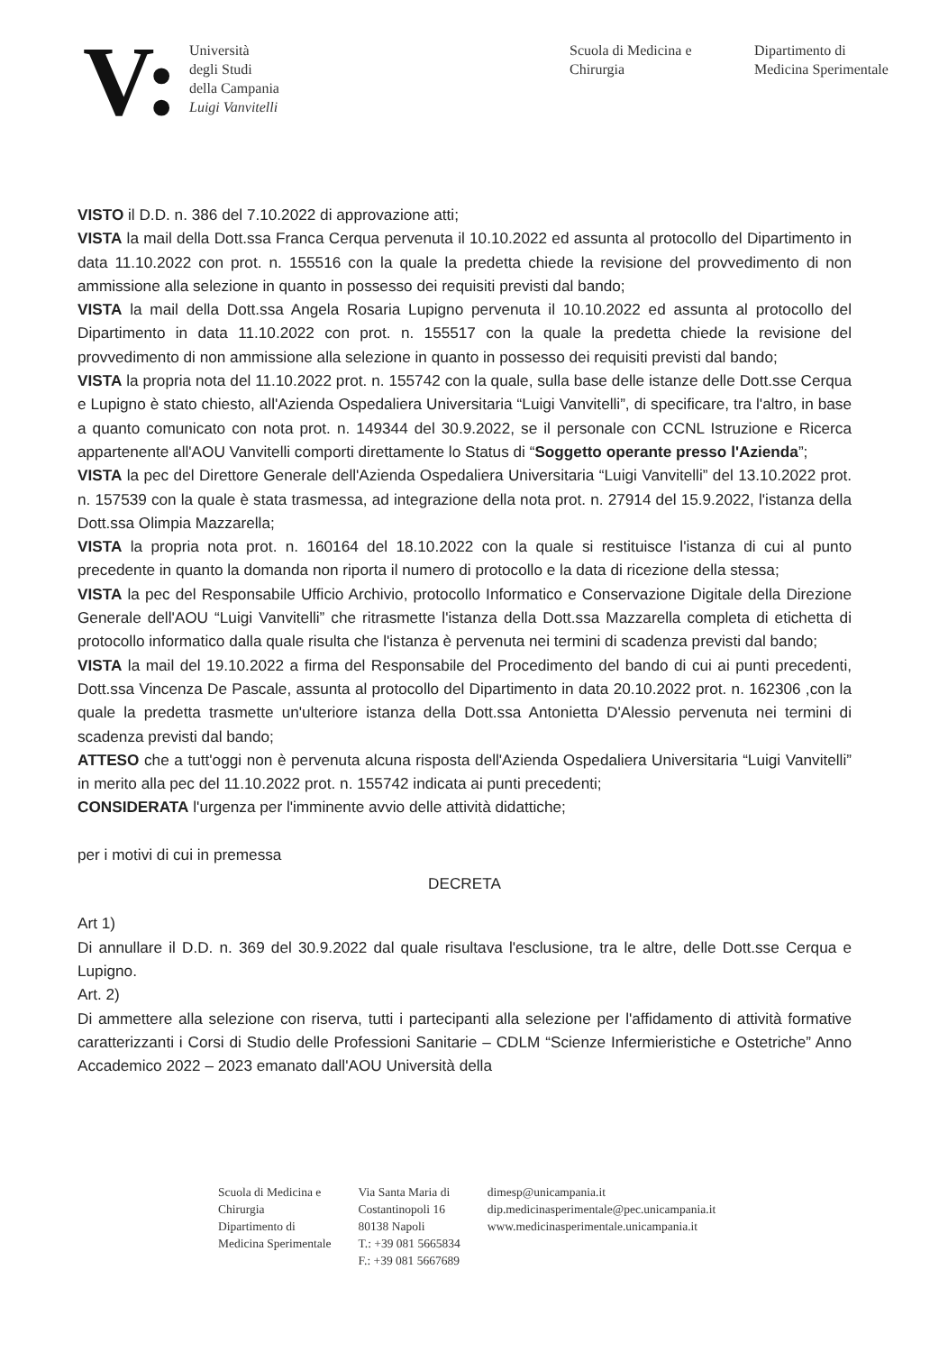V:
Università
degli Studi
della Campania
Luigi Vanvitelli
Scuola di Medicina e
Chirurgia
Dipartimento di
Medicina Sperimentale
VISTO il D.D. n. 386 del 7.10.2022 di approvazione atti;
VISTA la mail della Dott.ssa Franca Cerqua pervenuta il 10.10.2022 ed assunta al protocollo del Dipartimento in data 11.10.2022 con prot. n. 155516 con la quale la predetta chiede la revisione del provvedimento di non ammissione alla selezione in quanto in possesso dei requisiti previsti dal bando;
VISTA la mail della Dott.ssa Angela Rosaria Lupigno pervenuta il 10.10.2022 ed assunta al protocollo del Dipartimento in data 11.10.2022 con prot. n. 155517 con la quale la predetta chiede la revisione del provvedimento di non ammissione alla selezione in quanto in possesso dei requisiti previsti dal bando;
VISTA la propria nota del 11.10.2022 prot. n. 155742 con la quale, sulla base delle istanze delle Dott.sse Cerqua e Lupigno è stato chiesto, all'Azienda Ospedaliera Universitaria “Luigi Vanvitelli”, di specificare, tra l'altro, in base a quanto comunicato con nota prot. n. 149344 del 30.9.2022, se il personale con CCNL Istruzione e Ricerca appartenente all'AOU Vanvitelli comporti direttamente lo Status di “Soggetto operante presso l'Azienda”;
VISTA la pec del Direttore Generale dell'Azienda Ospedaliera Universitaria “Luigi Vanvitelli” del 13.10.2022 prot. n. 157539 con la quale è stata trasmessa, ad integrazione della nota prot. n. 27914 del 15.9.2022, l'istanza della Dott.ssa Olimpia Mazzarella;
VISTA la propria nota prot. n. 160164 del 18.10.2022 con la quale si restituisce l'istanza di cui al punto precedente in quanto la domanda non riporta il numero di protocollo e la data di ricezione della stessa;
VISTA la pec del Responsabile Ufficio Archivio, protocollo Informatico e Conservazione Digitale della Direzione Generale dell'AOU “Luigi Vanvitelli” che ritrasmette l'istanza della Dott.ssa Mazzarella completa di etichetta di protocollo informatico dalla quale risulta che l'istanza è pervenuta nei termini di scadenza previsti dal bando;
VISTA la mail del 19.10.2022 a firma del Responsabile del Procedimento del bando di cui ai punti precedenti, Dott.ssa Vincenza De Pascale, assunta al protocollo del Dipartimento in data 20.10.2022 prot. n. 162306 ,con la quale la predetta trasmette un'ulteriore istanza della Dott.ssa Antonietta D'Alessio pervenuta nei termini di scadenza previsti dal bando;
ATTESO che a tutt'oggi non è pervenuta alcuna risposta dell'Azienda Ospedaliera Universitaria “Luigi Vanvitelli” in merito alla pec del 11.10.2022 prot. n. 155742 indicata ai punti precedenti;
CONSIDERATA l'urgenza per l'imminente avvio delle attività didattiche;
per i motivi di cui in premessa
DECRETA
Art 1)
Di annullare il D.D. n. 369 del 30.9.2022 dal quale risultava l'esclusione, tra le altre, delle Dott.sse Cerqua e Lupigno.
Art. 2)
Di ammettere alla selezione con riserva, tutti i partecipanti alla selezione per l'affidamento di attività formative caratterizzanti i Corsi di Studio delle Professioni Sanitarie – CDLM “Scienze Infermieristiche e Ostetriche” Anno Accademico 2022 – 2023 emanato dall'AOU Università della
Scuola di Medicina e
Chirurgia
Dipartimento di
Medicina Sperimentale
Via Santa Maria di
Costantinopoli 16
80138 Napoli
T.: +39 081 5665834
F.: +39 081 5667689
dimesp@unicampania.it
dip.medicinasperimentale@pec.unicampania.it
www.medicinasperimentale.unicampania.it